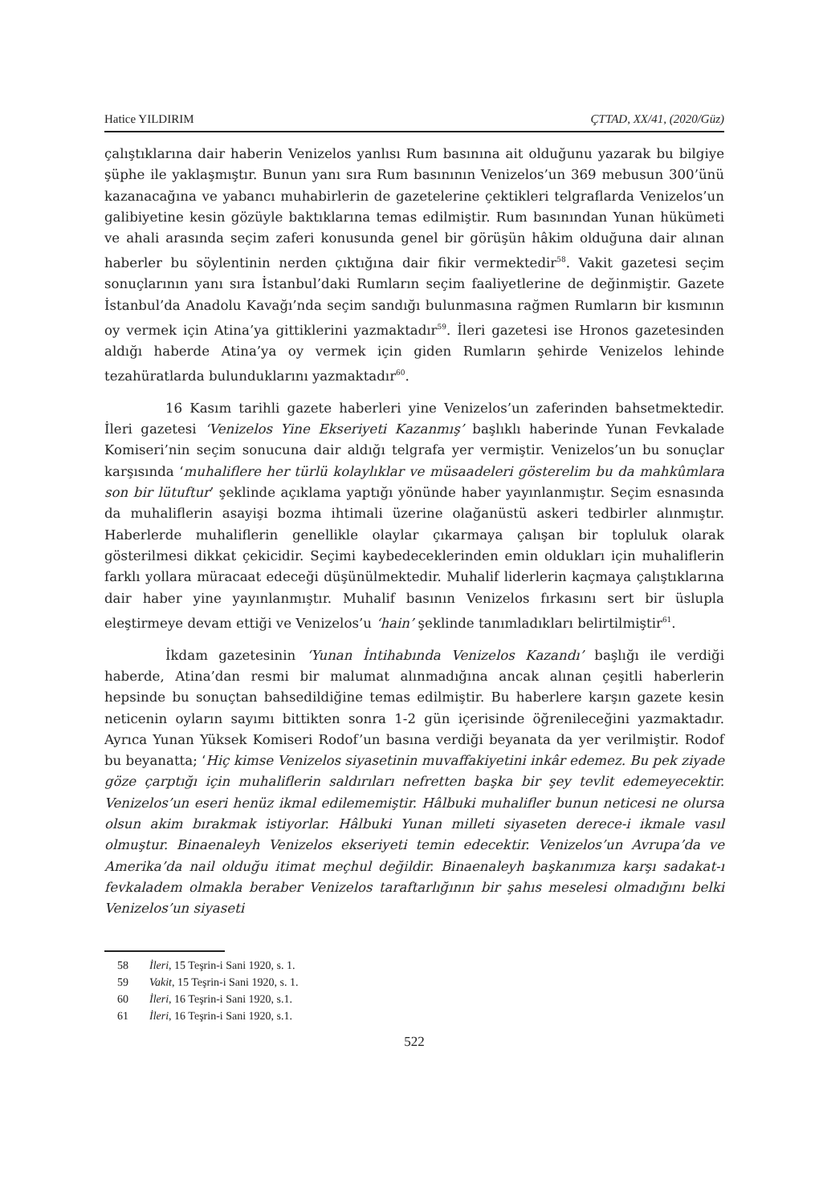Hatice YILDIRIM ÇTTAD, XX/41, (2020/Güz)
çalıştıklarına dair haberin Venizelos yanlısı Rum basınına ait olduğunu yazarak bu bilgiye şüphe ile yaklaşmıştır. Bunun yanı sıra Rum basınının Venizelos’un 369 mebusun 300’ünü kazanacağına ve yabancı muhabirlerin de gazetelerine çektikleri telgraflarda Venizelos’un galibiyetine kesin gözüyle baktıklarına temas edilmiştir. Rum basınından Yunan hükümeti ve ahali arasında seçim zaferi konusunda genel bir görüşün hâkim olduğuna dair alınan haberler bu söylentinin nerden çıktığına dair fikir vermektedir<sup>58</sup>. Vakit gazetesi seçim sonuçlarının yanı sıra İstanbul’daki Rumların seçim faaliyetlerine de değinmiştir. Gazete İstanbul’da Anadolu Kavağı’nda seçim sandığı bulunmasına rağmen Rumların bir kısmının oy vermek için Atina’ya gittiklerini yazmaktadır<sup>59</sup>. İleri gazetesi ise Hronos gazetesinden aldığı haberde Atina’ya oy vermek için giden Rumların şehirde Venizelos lehinde tezahüratlarda bulunduklarını yazmaktadır<sup>60</sup>.
16 Kasım tarihli gazete haberleri yine Venizelos’un zaferinden bahsetmektedir. İleri gazetesi ‘Venizelos Yine Ekseriyeti Kazanmış’ başlıklı haberinde Yunan Fevkalade Komiseri’nin seçim sonucuna dair aldığı telgrafa yer vermiştir. Venizelos’un bu sonuçlar karşısında ‘muhaliflere her türlü kolaylıklar ve müsaadeleri gösterelim bu da mahkûmlara son bir lütuftur’ şeklinde açıklama yaptığı yönünde haber yayınlanmıştır. Seçim esnasında da muhaliflerin asayişi bozma ihtimali üzerine olağanüstü askeri tedbirler alınmıştır. Haberlerde muhaliflerin genellikle olaylar çıkarmaya çalışan bir topluluk olarak gösterilmesi dikkat çekicidir. Seçimi kaybedeceklerinden emin oldukları için muhaliflerin farklı yollara müracaat edeceği düşünülmektedir. Muhalif liderlerin kaçmaya çalıştıklarına dair haber yine yayınlanmıştır. Muhalif basının Venizelos fırkasını sert bir üslupla eleştirmeye devam ettiği ve Venizelos’u ‘hain’ şeklinde tanımladıkları belirtilmiştir<sup>61</sup>.
İkdam gazetesinin ‘Yunan İntihabında Venizelos Kazandı’ başlığı ile verdiği haberde, Atina’dan resmi bir malumat alınmadığına ancak alınan çeşitli haberlerin hepsinde bu sonuçtan bahsedildiğine temas edilmiştir. Bu haberlere karşın gazete kesin neticenin oyların sayımı bittikten sonra 1-2 gün içerisinde öğrenileceğini yazmaktadır. Ayrıca Yunan Yüksek Komiseri Rodof’un basına verdiği beyanata da yer verilmiştir. Rodof bu beyanatta; ‘Hiç kimse Venizelos siyasetinin muvaffakiyetini inkâr edemez. Bu pek ziyade göze çarptığı için muhaliflerin saldırıları nefretten başka bir şey tevlit edemeyecektir. Venizelos’un eseri henüz ikmal edilememiştir. Hâlbuki muhalifler bunun neticesi ne olursa olsun akim bırakmak istiyorlar. Hâlbuki Yunan milleti siyaseten derece-i ikmale vasıl olmuştur. Binaenaleyh Venizelos ekseriyeti temin edecektir. Venizelos’un Avrupa’da ve Amerika’da nail olduğu itimat meçhul değildir. Binaenaleyh başkanımıza karşı sadakat-ı fevkaladem olmakla beraber Venizelos taraftarlığının bir şahıs meselesi olmadığını belki Venizelos’un siyaseti
58 İleri, 15 Teşrin-i Sani 1920, s. 1.
59 Vakit, 15 Teşrin-i Sani 1920, s. 1.
60 İleri, 16 Teşrin-i Sani 1920, s.1.
61 İleri, 16 Teşrin-i Sani 1920, s.1.
522